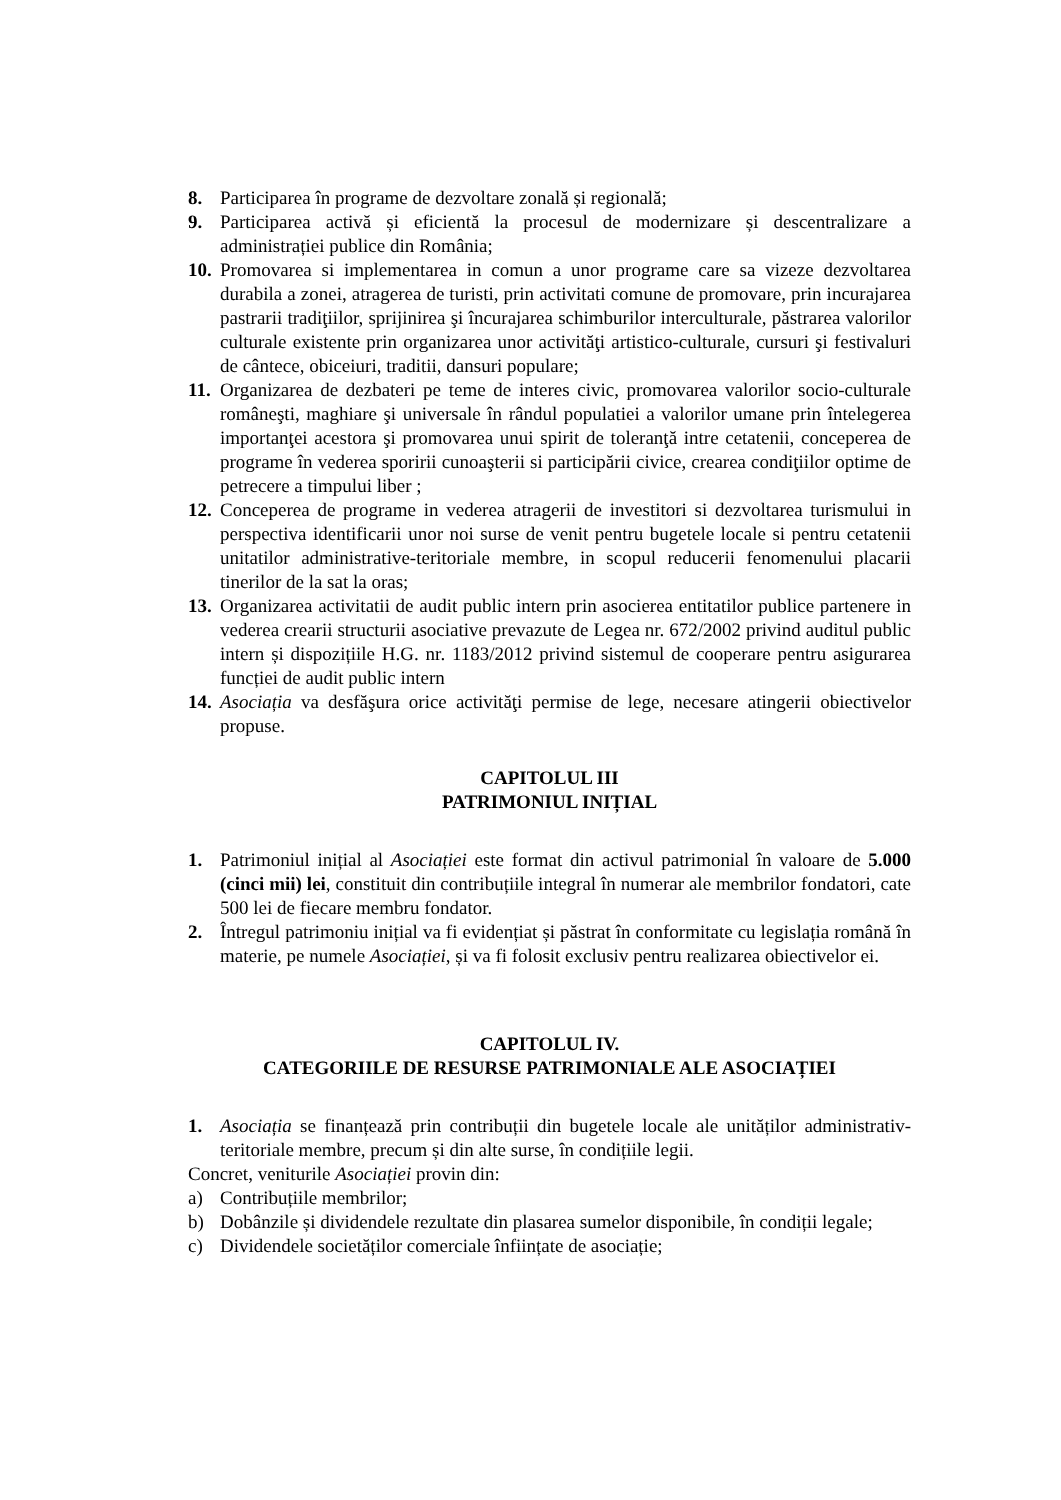8. Participarea în programe de dezvoltare zonală și regională;
9. Participarea activă și eficientă la procesul de modernizare și descentralizare a administrației publice din România;
10. Promovarea si implementarea in comun a unor programe care sa vizeze dezvoltarea durabila a zonei, atragerea de turisti, prin activitati comune de promovare, prin incurajarea pastrarii tradiţiilor, sprijinirea şi încurajarea schimburilor interculturale, păstrarea valorilor culturale existente prin organizarea unor activităţi artistico-culturale, cursuri şi festivaluri de cântece, obiceiuri, traditii, dansuri populare;
11. Organizarea de dezbateri pe teme de interes civic, promovarea valorilor socio-culturale româneşti, maghiare şi universale în rândul populatiei a valorilor umane prin întelegerea importanţei acestora şi promovarea unui spirit de toleranţă intre cetatenii, conceperea de programe în vederea sporirii cunoaşterii si participării civice, crearea condiţiilor optime de petrecere a timpului liber ;
12. Conceperea de programe in vederea atragerii de investitori si dezvoltarea turismului in perspectiva identificarii unor noi surse de venit pentru bugetele locale si pentru cetatenii unitatilor administrative-teritoriale membre, in scopul reducerii fenomenului placarii tinerilor de la sat la oras;
13. Organizarea activitatii de audit public intern prin asocierea entitatilor publice partenere in vederea crearii structurii asociative prevazute de Legea nr. 672/2002 privind auditul public intern și dispozițiile H.G. nr. 1183/2012 privind sistemul de cooperare pentru asigurarea funcției de audit public intern
14. Asociația va desfăşura orice activităţi permise de lege, necesare atingerii obiectivelor propuse.
CAPITOLUL III
PATRIMONIUL INIȚIAL
1. Patrimoniul inițial al Asociației este format din activul patrimonial în valoare de 5.000 (cinci mii) lei, constituit din contribuțiile integral în numerar ale membrilor fondatori, cate 500 lei de fiecare membru fondator.
2. Întregul patrimoniu inițial va fi evidențiat și păstrat în conformitate cu legislația română în materie, pe numele Asociației, și va fi folosit exclusiv pentru realizarea obiectivelor ei.
CAPITOLUL IV.
CATEGORIILE DE RESURSE PATRIMONIALE ALE ASOCIAȚIEI
1. Asociația se finanțează prin contribuții din bugetele locale ale unităților administrativ-teritoriale membre, precum și din alte surse, în condițiile legii.
Concret, veniturile Asociației provin din:
a) Contribuțiile membrilor;
b) Dobânzile și dividendele rezultate din plasarea sumelor disponibile, în condiții legale;
c) Dividendele societăților comerciale înființate de asociație;